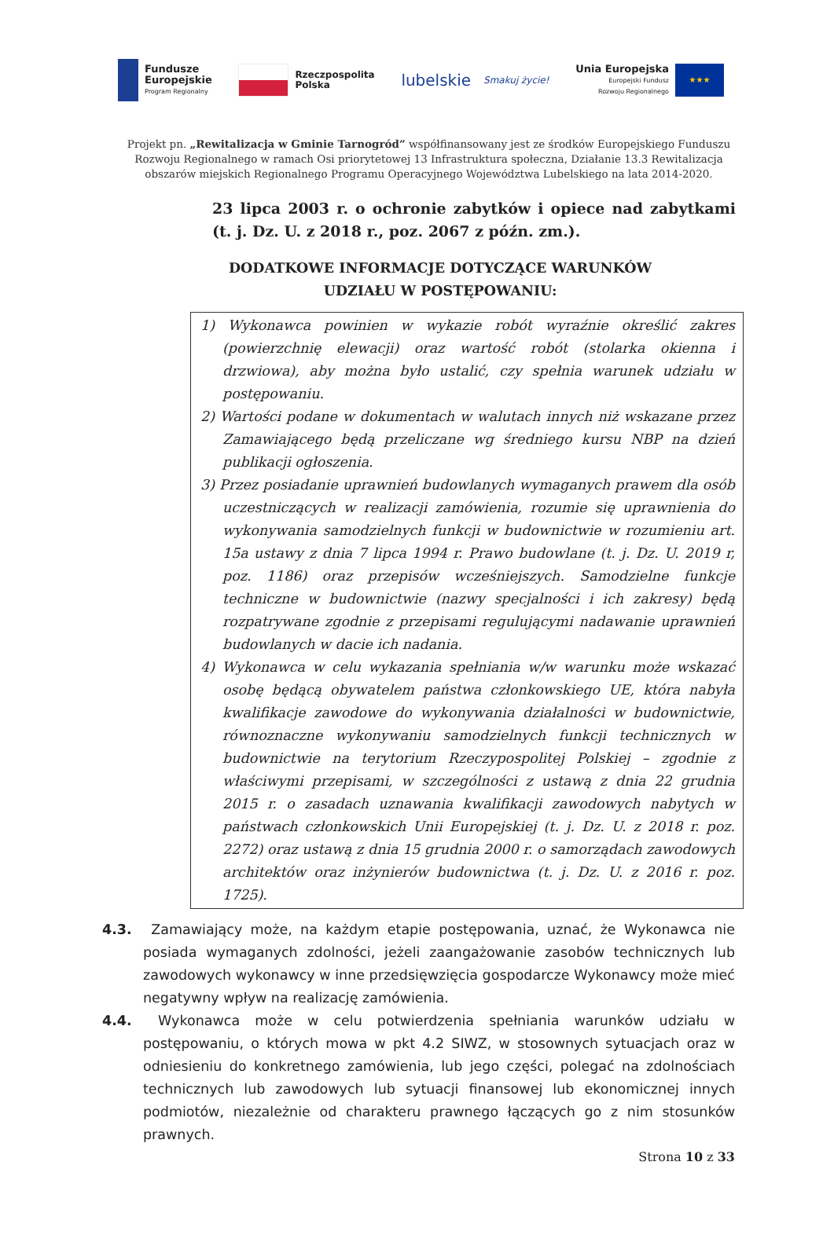Fundusze
Europejskie
Program Regionalny
Rzeczpospolita
Polska
lubelskie
Smakuj życie!
Unia Europejska
Europejski Fundusz
Rozwoju Regionalnego
★★★
Projekt pn. „Rewitalizacja w Gminie Tarnogród” współfinansowany jest ze środków Europejskiego Funduszu Rozwoju Regionalnego w ramach Osi priorytetowej 13 Infrastruktura społeczna, Działanie 13.3 Rewitalizacja obszarów miejskich Regionalnego Programu Operacyjnego Województwa Lubelskiego na lata 2014-2020.
23 lipca 2003 r. o ochronie zabytków i opiece nad zabytkami (t. j. Dz. U. z 2018 r., poz. 2067 z późn. zm.).
DODATKOWE INFORMACJE DOTYCZĄCE WARUNKÓW
UDZIAŁU W POSTĘPOWANIU:
1) Wykonawca powinien w wykazie robót wyraźnie określić zakres (powierzchnię elewacji) oraz wartość robót (stolarka okienna i drzwiowa), aby można było ustalić, czy spełnia warunek udziału w postępowaniu.
2) Wartości podane w dokumentach w walutach innych niż wskazane przez Zamawiającego będą przeliczane wg średniego kursu NBP na dzień publikacji ogłoszenia.
3) Przez posiadanie uprawnień budowlanych wymaganych prawem dla osób uczestniczących w realizacji zamówienia, rozumie się uprawnienia do wykonywania samodzielnych funkcji w budownictwie w rozumieniu art. 15a ustawy z dnia 7 lipca 1994 r. Prawo budowlane (t. j. Dz. U. 2019 r, poz. 1186) oraz przepisów wcześniejszych. Samodzielne funkcje techniczne w budownictwie (nazwy specjalności i ich zakresy) będą rozpatrywane zgodnie z przepisami regulującymi nadawanie uprawnień budowlanych w dacie ich nadania.
4) Wykonawca w celu wykazania spełniania w/w warunku może wskazać osobę będącą obywatelem państwa członkowskiego UE, która nabyła kwalifikacje zawodowe do wykonywania działalności w budownictwie, równoznaczne wykonywaniu samodzielnych funkcji technicznych w budownictwie na terytorium Rzeczypospolitej Polskiej – zgodnie z właściwymi przepisami, w szczególności z ustawą z dnia 22 grudnia 2015 r. o zasadach uznawania kwalifikacji zawodowych nabytych w państwach członkowskich Unii Europejskiej (t. j. Dz. U. z 2018 r. poz. 2272) oraz ustawą z dnia 15 grudnia 2000 r. o samorządach zawodowych architektów oraz inżynierów budownictwa (t. j. Dz. U. z 2016 r. poz. 1725).
4.3. Zamawiający może, na każdym etapie postępowania, uznać, że Wykonawca nie posiada wymaganych zdolności, jeżeli zaangażowanie zasobów technicznych lub zawodowych wykonawcy w inne przedsięwzięcia gospodarcze Wykonawcy może mieć negatywny wpływ na realizację zamówienia.
4.4. Wykonawca może w celu potwierdzenia spełniania warunków udziału w postępowaniu, o których mowa w pkt 4.2 SIWZ, w stosownych sytuacjach oraz w odniesieniu do konkretnego zamówienia, lub jego części, polegać na zdolnościach technicznych lub zawodowych lub sytuacji finansowej lub ekonomicznej innych podmiotów, niezależnie od charakteru prawnego łączących go z nim stosunków prawnych.
Strona 10 z 33